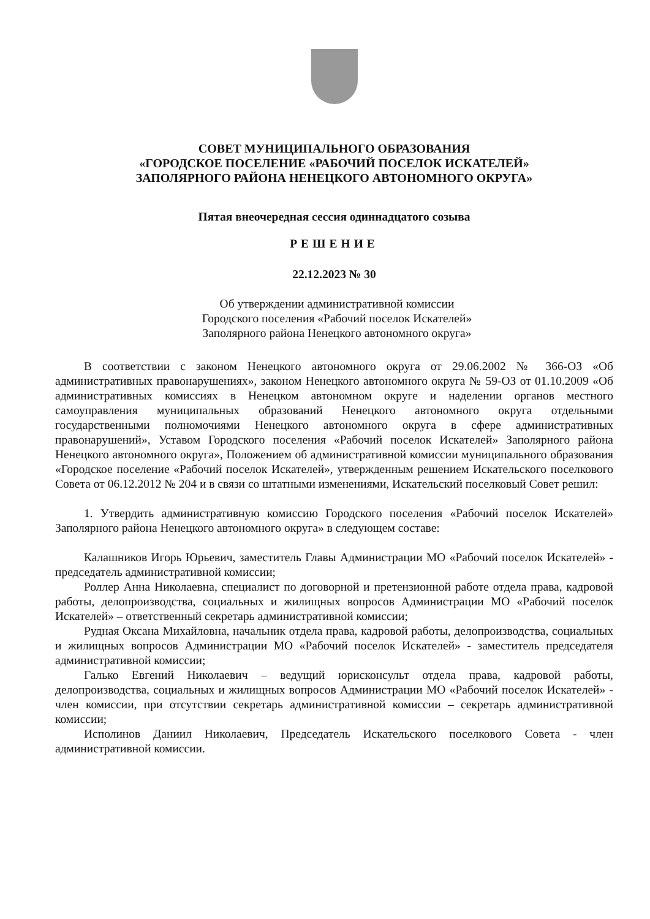СОВЕТ МУНИЦИПАЛЬНОГО ОБРАЗОВАНИЯ
«ГОРОДСКОЕ ПОСЕЛЕНИЕ «РАБОЧИЙ ПОСЕЛОК ИСКАТЕЛЕЙ»
ЗАПОЛЯРНОГО РАЙОНА НЕНЕЦКОГО АВТОНОМНОГО ОКРУГА»
Пятая внеочередная сессия одиннадцатого созыва
РЕШЕНИЕ
22.12.2023 № 30
Об утверждении административной комиссии Городского поселения «Рабочий поселок Искателей» Заполярного района Ненецкого автономного округа»
В соответствии с законом Ненецкого автономного округа от 29.06.2002 № 366-ОЗ «Об административных правонарушениях», законом Ненецкого автономного округа № 59-ОЗ от 01.10.2009 «Об административных комиссиях в Ненецком автономном округе и наделении органов местного самоуправления муниципальных образований Ненецкого автономного округа отдельными государственными полномочиями Ненецкого автономного округа в сфере административных правонарушений», Уставом Городского поселения «Рабочий поселок Искателей» Заполярного района Ненецкого автономного округа», Положением об административной комиссии муниципального образования «Городское поселение «Рабочий поселок Искателей», утвержденным решением Искательского поселкового Совета от 06.12.2012 № 204 и в связи со штатными изменениями, Искательский поселковый Совет решил:
1. Утвердить административную комиссию Городского поселения «Рабочий поселок Искателей» Заполярного района Ненецкого автономного округа» в следующем составе:
Калашников Игорь Юрьевич, заместитель Главы Администрации МО «Рабочий поселок Искателей» - председатель административной комиссии;
Роллер Анна Николаевна, специалист по договорной и претензионной работе отдела права, кадровой работы, делопроизводства, социальных и жилищных вопросов Администрации МО «Рабочий поселок Искателей» – ответственный секретарь административной комиссии;
Рудная Оксана Михайловна, начальник отдела права, кадровой работы, делопроизводства, социальных и жилищных вопросов Администрации МО «Рабочий поселок Искателей» - заместитель председателя административной комиссии;
Галько Евгений Николаевич – ведущий юрисконсульт отдела права, кадровой работы, делопроизводства, социальных и жилищных вопросов Администрации МО «Рабочий поселок Искателей» - член комиссии, при отсутствии секретарь административной комиссии – секретарь административной комиссии;
Исполинов Даниил Николаевич, Председатель Искательского поселкового Совета - член административной комиссии.